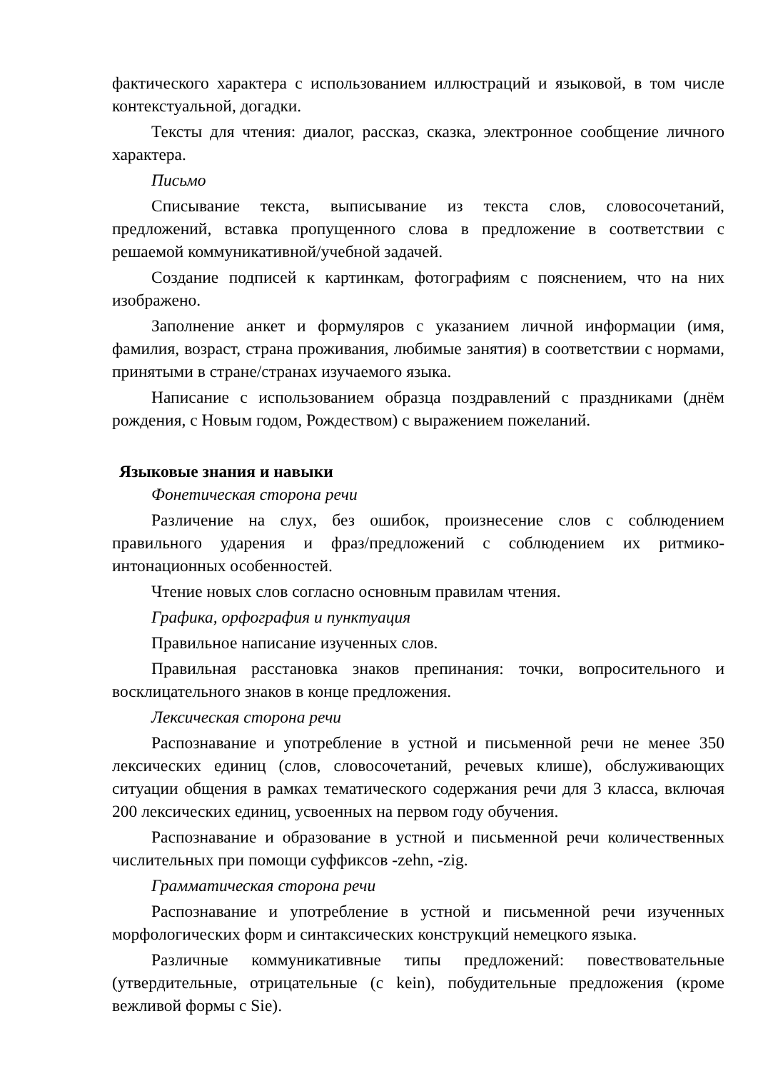фактического характера с использованием иллюстраций и языковой, в том числе контекстуальной, догадки.
Тексты для чтения: диалог, рассказ, сказка, электронное сообщение личного характера.
Письмо
Списывание текста, выписывание из текста слов, словосочетаний, предложений, вставка пропущенного слова в предложение в соответствии с решаемой коммуникативной/учебной задачей.
Создание подписей к картинкам, фотографиям с пояснением, что на них изображено.
Заполнение анкет и формуляров с указанием личной информации (имя, фамилия, возраст, страна проживания, любимые занятия) в соответствии с нормами, принятыми в стране/странах изучаемого языка.
Написание с использованием образца поздравлений с праздниками (днём рождения, с Новым годом, Рождеством) с выражением пожеланий.
Языковые знания и навыки
Фонетическая сторона речи
Различение на слух, без ошибок, произнесение слов с соблюдением правильного ударения и фраз/предложений с соблюдением их ритмико-интонационных особенностей.
Чтение новых слов согласно основным правилам чтения.
Графика, орфография и пунктуация
Правильное написание изученных слов.
Правильная расстановка знаков препинания: точки, вопросительного и восклицательного знаков в конце предложения.
Лексическая сторона речи
Распознавание и употребление в устной и письменной речи не менее 350 лексических единиц (слов, словосочетаний, речевых клише), обслуживающих ситуации общения в рамках тематического содержания речи для 3 класса, включая 200 лексических единиц, усвоенных на первом году обучения.
Распознавание и образование в устной и письменной речи количественных числительных при помощи суффиксов -zehn, -zig.
Грамматическая сторона речи
Распознавание и употребление в устной и письменной речи изученных морфологических форм и синтаксических конструкций немецкого языка.
Различные коммуникативные типы предложений: повествовательные (утвердительные, отрицательные (с kein), побудительные предложения (кроме вежливой формы с Sie).